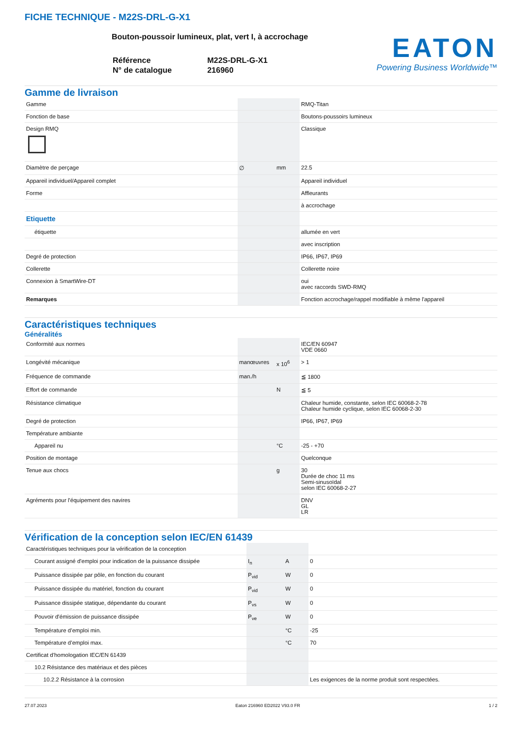FICHE TECHNIQUE - M22S-DRL-G-X1
Bouton-poussoir lumineux, plat, vert I, à accrochage
| Référence | M22S-DRL-G-X1 |
| N° de catalogue | 216960 |
EATON
Powering Business Worldwide™
Gamme de livraison
| Gamme | | | RMQ-Titan |
| Fonction de base | | | Boutons-poussoirs lumineux |
| Design RMQ | | | Classique |
| Diamètre de perçage | ∅ | mm | 22.5 |
| Appareil individuel/Appareil complet | | | Appareil individuel |
| Forme | | | Affleurants |
| | | | à accrochage |
| Etiquette | | | |
| étiquette | | | allumée en vert |
| | | | avec inscription |
| Degré de protection | | | IP66, IP67, IP69 |
| Collerette | | | Collerette noire |
| Connexion à SmartWire-DT | | | oui avec raccords SWD-RMQ |
| Remarques | | | Fonction accrochage/rappel modifiable à même l'appareil |
Caractéristiques techniques
Généralités
| Conformité aux normes | | | IEC/EN 60947 VDE 0660 |
| Longévité mécanique | manœuvres | x 10<sup>6</sup> | > 1 |
| Fréquence de commande | man./h | | ≦ 1800 |
| Effort de commande | | N | ≦ 5 |
| Résistance climatique | | | Chaleur humide, constante, selon IEC 60068-2-78 Chaleur humide cyclique, selon IEC 60068-2-30 |
| Degré de protection | | | IP66, IP67, IP69 |
| Température ambiante | | | |
| Appareil nu | | °C | -25 - +70 |
| Position de montage | | | Quelconque |
| Tenue aux chocs | | g | 30 Durée de choc 11 ms Semi-sinusoïdal selon IEC 60068-2-27 |
| Agréments pour l'équipement des navires | | | DNV GL LR |
Vérification de la conception selon IEC/EN 61439
| Caractéristiques techniques pour la vérification de la conception | | | |
| Courant assigné d'emploi pour indication de la puissance dissipée | I<sub>n</sub> | A | 0 |
| Puissance dissipée par pôle, en fonction du courant | P<sub>vid</sub> | W | 0 |
| Puissance dissipée du matériel, fonction du courant | P<sub>vid</sub> | W | 0 |
| Puissance dissipée statique, dépendante du courant | P<sub>vs</sub> | W | 0 |
| Pouvoir d'émission de puissance dissipée | P<sub>ve</sub> | W | 0 |
| Température d’emploi min. | | °C | -25 |
| Température d’emploi max. | | °C | 70 |
| Certificat d'homologation IEC/EN 61439 | | | |
| 10.2 Résistance des matériaux et des pièces | | | |
| 10.2.2 Résistance à la corrosion | | | Les exigences de la norme produit sont respectées. |
27.07.2023 Eaton 216960 ED2022 V93.0 FR 1 / 2